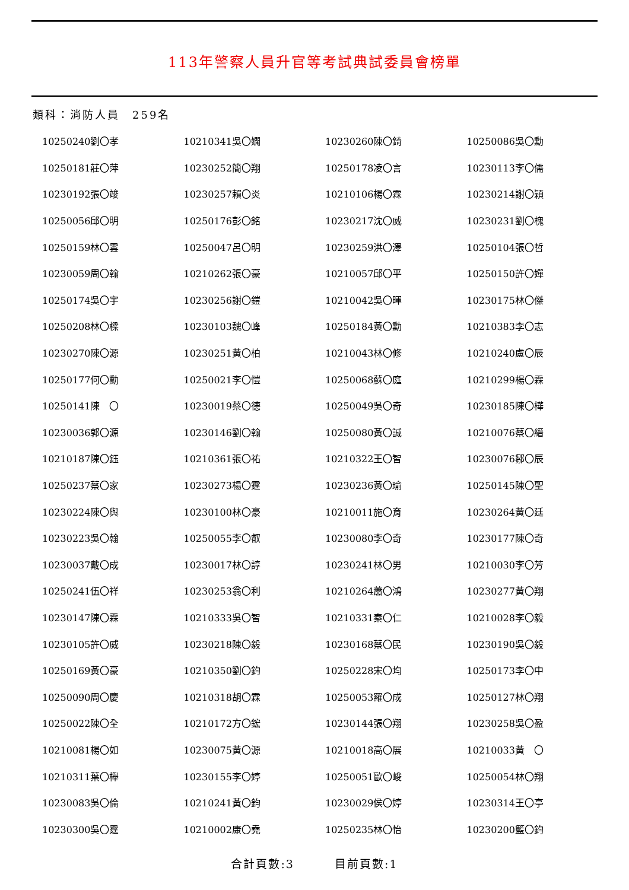113年警察人員升官等考試典試委員會榜單
類科：消防人員　259名
| 10250240劉〇孝 | 10210341吳〇嫻 | 10230260陳〇錡 | 10250086吳〇勳 |
| 10250181莊〇萍 | 10230252簡〇翔 | 10250178凌〇言 | 10230113李〇儒 |
| 10230192張〇竣 | 10230257賴〇炎 | 10210106楊〇霖 | 10230214謝〇穎 |
| 10250056邱〇明 | 10250176彭〇銘 | 10230217沈〇威 | 10230231劉〇槐 |
| 10250159林〇雲 | 10250047呂〇明 | 10230259洪〇澤 | 10250104張〇哲 |
| 10230059周〇翰 | 10210262張〇豪 | 10210057邱〇平 | 10250150許〇嬋 |
| 10250174吳〇宇 | 10230256謝〇鎧 | 10210042吳〇暉 | 10230175林〇傑 |
| 10250208林〇樑 | 10230103魏〇峰 | 10250184黃〇勳 | 10210383李〇志 |
| 10230270陳〇源 | 10230251黃〇柏 | 10210043林〇修 | 10210240盧〇辰 |
| 10250177何〇勳 | 10250021李〇愷 | 10250068蘇〇庭 | 10210299楊〇霖 |
| 10250141陳 〇 | 10230019蔡〇德 | 10250049吳〇奇 | 10230185陳〇樺 |
| 10230036郭〇源 | 10230146劉〇翰 | 10250080黃〇誠 | 10210076蔡〇縉 |
| 10210187陳〇鈺 | 10210361張〇祐 | 10210322王〇智 | 10230076鄒〇辰 |
| 10250237蔡〇家 | 10230273楊〇霆 | 10230236黃〇瑜 | 10250145陳〇聖 |
| 10230224陳〇與 | 10230100林〇豪 | 10210011施〇育 | 10230264黃〇廷 |
| 10230223吳〇翰 | 10250055李〇叡 | 10230080李〇奇 | 10230177陳〇奇 |
| 10230037戴〇成 | 10230017林〇諄 | 10230241林〇男 | 10210030李〇芳 |
| 10250241伍〇祥 | 10230253翁〇利 | 10210264蕭〇鴻 | 10230277黃〇翔 |
| 10230147陳〇霖 | 10210333吳〇智 | 10210331秦〇仁 | 10210028李〇毅 |
| 10230105許〇威 | 10230218陳〇毅 | 10230168蔡〇民 | 10230190吳〇毅 |
| 10250169黃〇豪 | 10210350劉〇鈞 | 10250228宋〇均 | 10250173李〇中 |
| 10250090周〇慶 | 10210318胡〇霖 | 10250053羅〇成 | 10250127林〇翔 |
| 10250022陳〇全 | 10210172方〇鋐 | 10230144張〇翔 | 10230258吳〇盈 |
| 10210081楊〇如 | 10230075黃〇源 | 10210018高〇展 | 10210033黃 〇 |
| 10210311葉〇櫸 | 10230155李〇婷 | 10250051歐〇峻 | 10250054林〇翔 |
| 10230083吳〇倫 | 10210241黃〇鈞 | 10230029侯〇婷 | 10230314王〇亭 |
| 10230300吳〇霆 | 10210002康〇堯 | 10250235林〇怡 | 10230200籃〇鈞 |
合計頁數:3 目前頁數:1